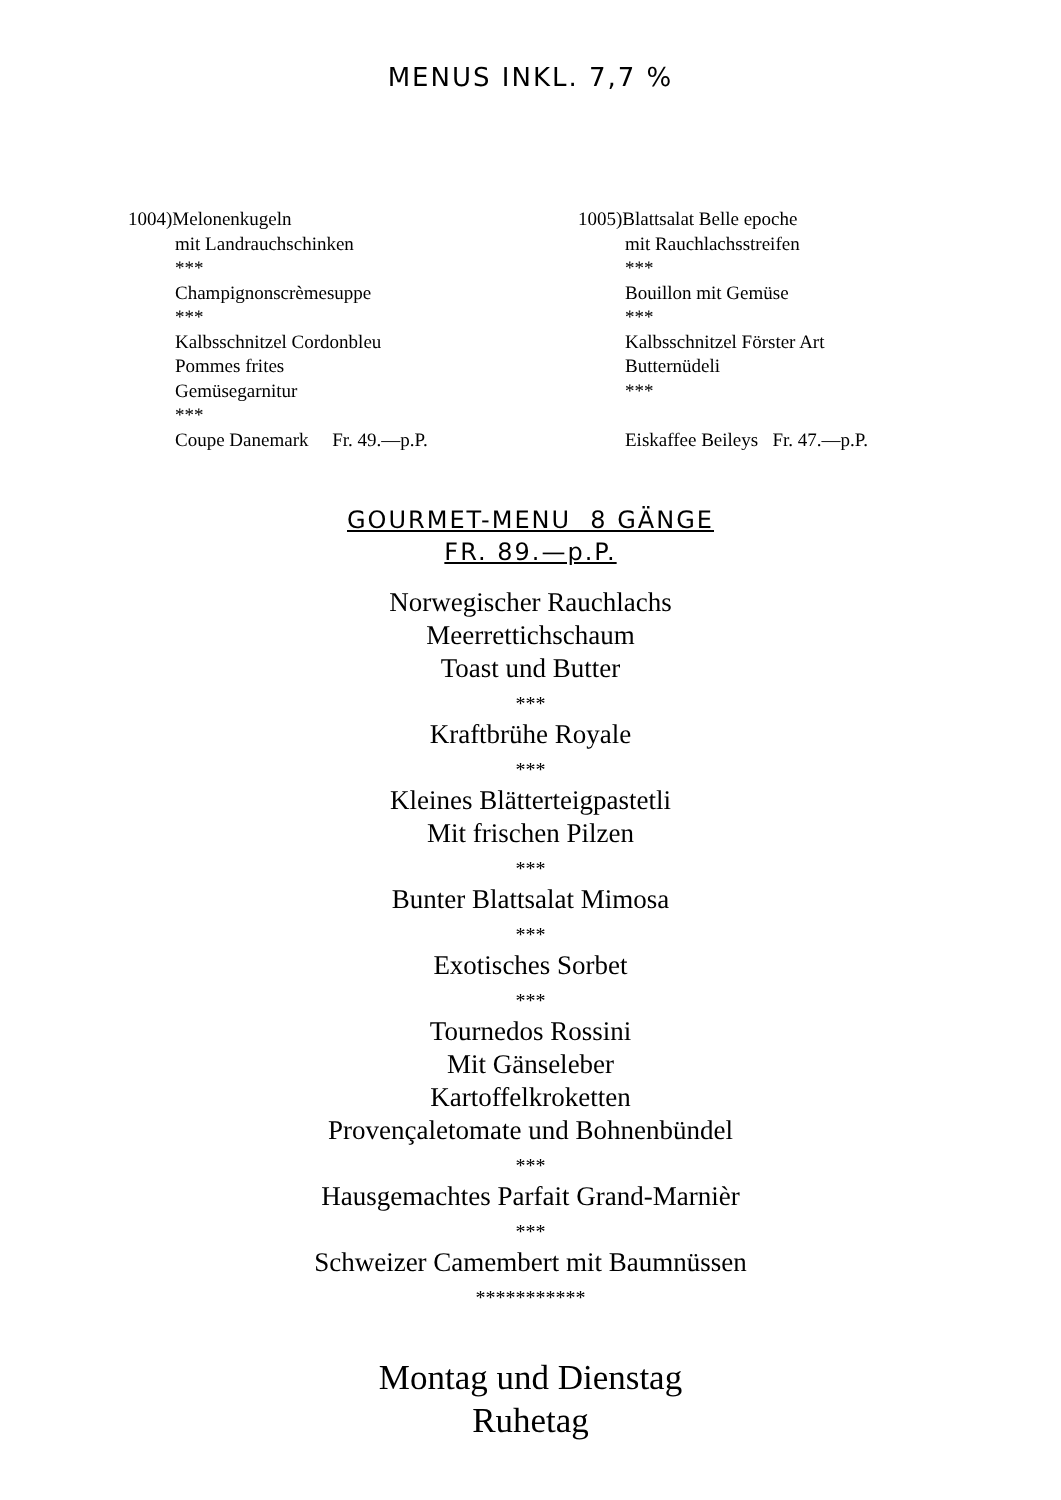MENUS INKL. 7,7 %
1004)Melonenkugeln
mit Landrauchschinken
***
Champignonscrèmesuppe
***
Kalbsschnitzel Cordonbleu
Pommes frites
Gemüsegarnitur
***
Coupe Danemark Fr. 49.—p.P.
1005)Blattsalat Belle epoche
mit Rauchlachsstreifen
***
Bouillon mit Gemüse
***
Kalbsschnitzel Förster Art
Butternüdeli
***
Eiskaffee Beileys Fr. 47.—p.P.
GOURMET-MENU 8 GÄNGE
FR. 89.—p.P.
Norwegischer Rauchlachs
Meerrettichschaum
Toast und Butter
***
Kraftbrühe Royale
***
Kleines Blätterteigpastetli
Mit frischen Pilzen
***
Bunter Blattsalat Mimosa
***
Exotisches Sorbet
***
Tournedos Rossini
Mit Gänseleber
Kartoffelkroketten
Provençaletomate und Bohnenbündel
***
Hausgemachtes Parfait Grand-Marnièr
***
Schweizer Camembert mit Baumnüssen
***********
Montag und Dienstag
Ruhetag